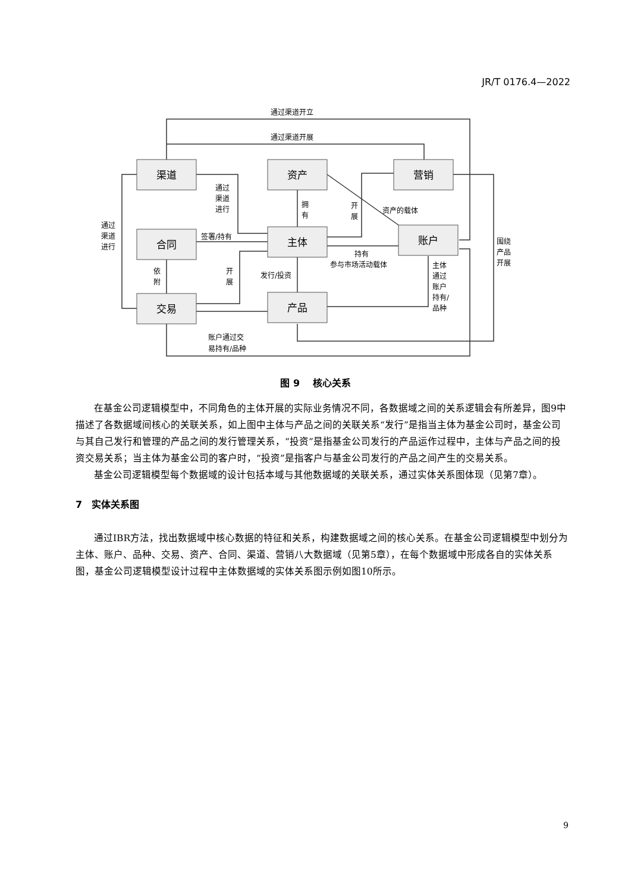JR/T 0176.4—2022
渠道
资产
营销
合同
主体
账户
交易
产品
通过渠道开立
通过渠道开展
通过
渠道
进行
通过
渠道
进行
签署/持有
拥
有
开
展
资产的载体
持有
参与市场活动载体
依
附
开
展
发行/投资
主体
通过
账户
持有/
品种
围绕
产品
开展
账户通过交
易持有/品种
图 9　 核心关系
在基金公司逻辑模型中，不同角色的主体开展的实际业务情况不同，各数据域之间的关系逻辑会有所差异，图9中描述了各数据域间核心的关联关系，如上图中主体与产品之间的关联关系“发行”是指当主体为基金公司时，基金公司与其自己发行和管理的产品之间的发行管理关系，“投资”是指基金公司发行的产品运作过程中，主体与产品之间的投资交易关系；当主体为基金公司的客户时，“投资”是指客户与基金公司发行的产品之间产生的交易关系。
基金公司逻辑模型每个数据域的设计包括本域与其他数据域的关联关系，通过实体关系图体现（见第7章）。
7　实体关系图
通过IBR方法，找出数据域中核心数据的特征和关系，构建数据域之间的核心关系。在基金公司逻辑模型中划分为主体、账户、品种、交易、资产、合同、渠道、营销八大数据域（见第5章），在每个数据域中形成各自的实体关系图，基金公司逻辑模型设计过程中主体数据域的实体关系图示例如图10所示。
9